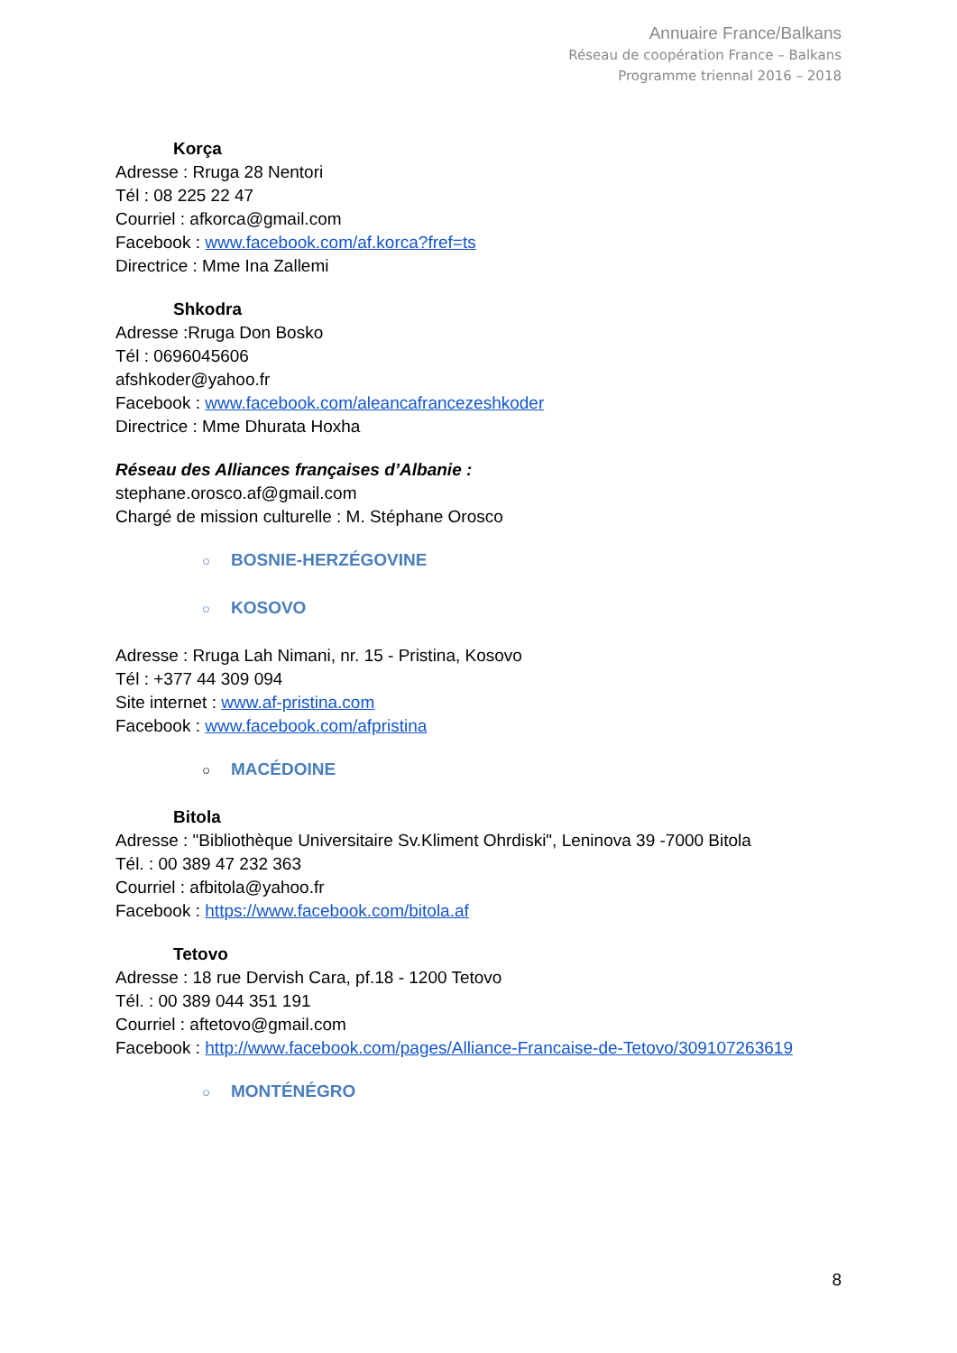Annuaire France/Balkans
Réseau de coopération France – Balkans
Programme triennal 2016 – 2018
Korça
Adresse : Rruga 28 Nentori
Tél : 08 225 22 47
Courriel : afkorca@gmail.com
Facebook : www.facebook.com/af.korca?fref=ts
Directrice : Mme Ina Zallemi
Shkodra
Adresse :Rruga Don Bosko
Tél : 0696045606
afshkoder@yahoo.fr
Facebook : www.facebook.com/aleancafrancezeshkoder
Directrice : Mme Dhurata Hoxha
Réseau des Alliances françaises d’Albanie :
stephane.orosco.af@gmail.com
Chargé de mission culturelle : M. Stéphane Orosco
○ BOSNIE-HERZÉGOVINE
○ KOSOVO
Adresse : Rruga Lah Nimani, nr. 15 - Pristina, Kosovo
Tél : +377 44 309 094
Site internet : www.af-pristina.com
Facebook : www.facebook.com/afpristina
○ MACÉDOINE
Bitola
Adresse : "Bibliothèque Universitaire Sv.Kliment Ohrdiski", Leninova 39 -7000 Bitola
Tél. : 00 389 47 232 363
Courriel : afbitola@yahoo.fr
Facebook : https://www.facebook.com/bitola.af
Tetovo
Adresse : 18 rue Dervish Cara, pf.18 - 1200 Tetovo
Tél. : 00 389 044 351 191
Courriel : aftetovo@gmail.com
Facebook : http://www.facebook.com/pages/Alliance-Francaise-de-Tetovo/309107263619
○ MONTÉNÉGRO
8